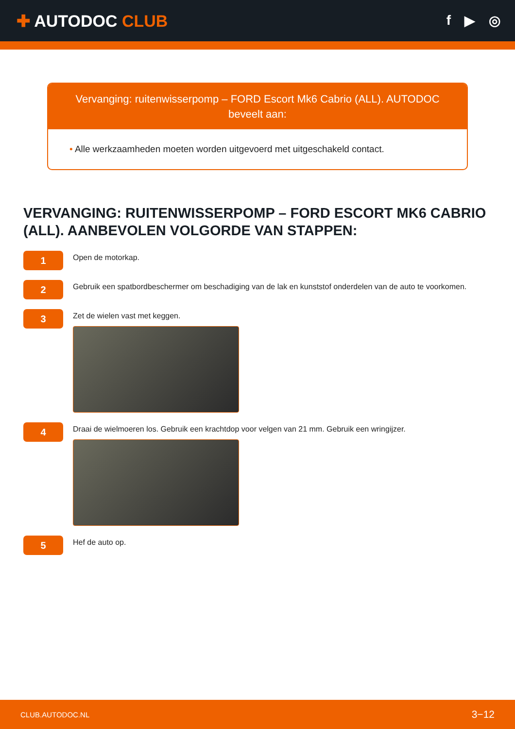✚ AUTODOC CLUB
f ▶ ◎
Vervanging: ruitenwisserpomp – FORD Escort Mk6 Cabrio (ALL). AUTODOC beveelt aan:
• Alle werkzaamheden moeten worden uitgevoerd met uitgeschakeld contact.
VERVANGING: RUITENWISSERPOMP – FORD ESCORT MK6 CABRIO (ALL). AANBEVOLEN VOLGORDE VAN STAPPEN:
1
Open de motorkap.
2
Gebruik een spatbordbeschermer om beschadiging van de lak en kunststof onderdelen van de auto te voorkomen.
3
Zet de wielen vast met keggen.
4
Draai de wielmoeren los. Gebruik een krachtdop voor velgen van 21 mm. Gebruik een wringijzer.
5
Hef de auto op.
CLUB.AUTODOC.NL 3−12